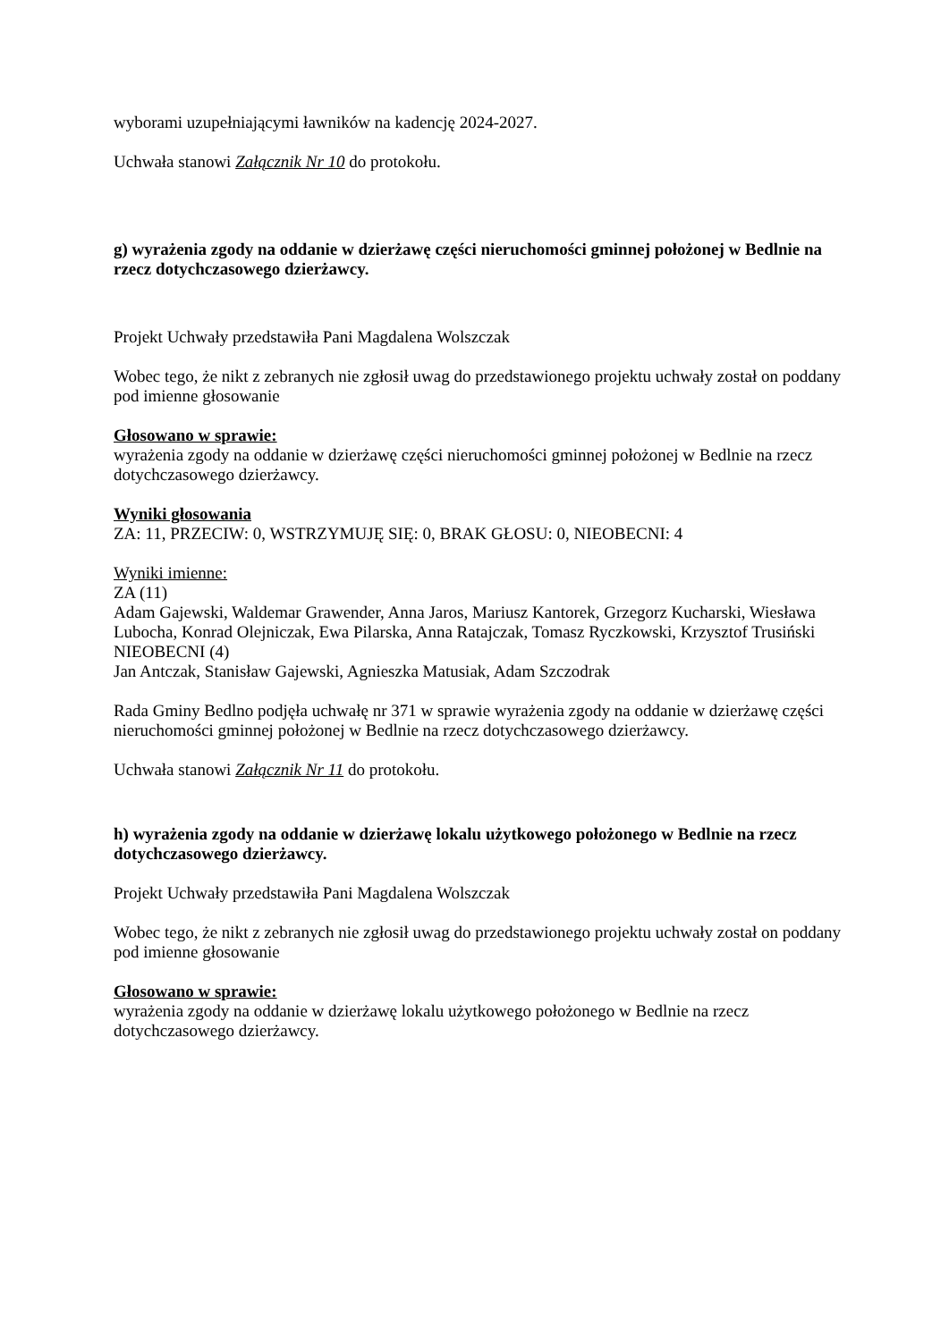wyborami uzupełniającymi ławników na kadencję 2024-2027.
Uchwała stanowi Załącznik Nr 10 do protokołu.
g) wyrażenia zgody na oddanie w dzierżawę części nieruchomości gminnej położonej w Bedlnie na rzecz dotychczasowego dzierżawcy.
Projekt Uchwały przedstawiła Pani Magdalena Wolszczak
Wobec tego, że nikt z zebranych nie zgłosił uwag do przedstawionego projektu uchwały został on poddany pod imienne głosowanie
Głosowano w sprawie:
wyrażenia zgody na oddanie w dzierżawę części nieruchomości gminnej położonej w Bedlnie na rzecz dotychczasowego dzierżawcy.
Wyniki głosowania
ZA: 11, PRZECIW: 0, WSTRZYMUJĘ SIĘ: 0, BRAK GŁOSU: 0, NIEOBECNI: 4
Wyniki imienne:
ZA (11)
Adam Gajewski, Waldemar Grawender, Anna Jaros, Mariusz Kantorek, Grzegorz Kucharski, Wiesława Lubocha, Konrad Olejniczak, Ewa Pilarska, Anna Ratajczak, Tomasz Ryczkowski, Krzysztof Trusiński
NIEOBECNI (4)
Jan Antczak, Stanisław Gajewski, Agnieszka Matusiak, Adam Szczodrak
Rada Gminy Bedlno podjęła uchwałę nr 371 w sprawie wyrażenia zgody na oddanie w dzierżawę części nieruchomości gminnej położonej w Bedlnie na rzecz dotychczasowego dzierżawcy.
Uchwała stanowi Załącznik Nr 11 do protokołu.
h) wyrażenia zgody na oddanie w dzierżawę lokalu użytkowego położonego w Bedlnie na rzecz dotychczasowego dzierżawcy.
Projekt Uchwały przedstawiła Pani Magdalena Wolszczak
Wobec tego, że nikt z zebranych nie zgłosił uwag do przedstawionego projektu uchwały został on poddany pod imienne głosowanie
Głosowano w sprawie:
wyrażenia zgody na oddanie w dzierżawę lokalu użytkowego położonego w Bedlnie na rzecz dotychczasowego dzierżawcy.